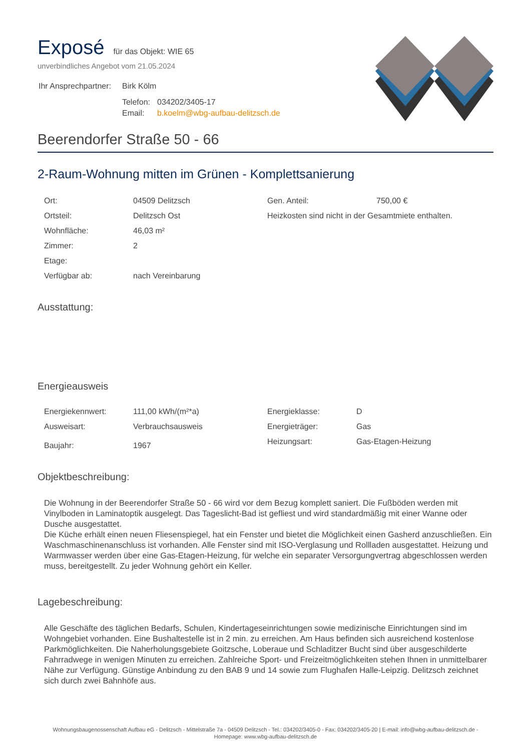Exposé
für das Objekt: WIE 65
unverbindliches Angebot vom 21.05.2024
| Ihr Ansprechpartner: | Birk Kölm | |
| | Telefon: | 034202/3405-17 |
| | Email: | b.koelm@wbg-aufbau-delitzsch.de |
Beerendorfer Straße 50 - 66
2-Raum-Wohnung mitten im Grünen - Komplettsanierung
| Ort: | 04509 Delitzsch | Gen. Anteil: | 750,00 € |
| Ortsteil: | Delitzsch Ost | Heizkosten sind nicht in der Gesamtmiete enthalten. | |
| Wohnfläche: | 46,03 m² | | |
| Zimmer: | 2 | | |
| Etage: | | | |
| Verfügbar ab: | nach Vereinbarung | | |
Ausstattung:
Energieausweis
| Energiekennwert: | 111,00 kWh/(m²*a) | Energieklasse: | D |
| Ausweisart: | Verbrauchsausweis | Energieträger: | Gas |
| Baujahr: | 1967 | Heizungsart: | Gas-Etagen-Heizung |
Objektbeschreibung:
Die Wohnung in der Beerendorfer Straße 50 - 66 wird vor dem Bezug komplett saniert. Die Fußböden werden mit Vinylboden in Laminatoptik ausgelegt. Das Tageslicht-Bad ist gefliest und wird standardmäßig mit einer Wanne oder Dusche ausgestattet.
Die Küche erhält einen neuen Fliesenspiegel, hat ein Fenster und bietet die Möglichkeit einen Gasherd anzuschließen. Ein Waschmaschinenanschluss ist vorhanden. Alle Fenster sind mit ISO-Verglasung und Rollladen ausgestattet. Heizung und Warmwasser werden über eine Gas-Etagen-Heizung, für welche ein separater Versorgungvertrag abgeschlossen werden muss, bereitgestellt. Zu jeder Wohnung gehört ein Keller.
Lagebeschreibung:
Alle Geschäfte des täglichen Bedarfs, Schulen, Kindertageseinrichtungen sowie medizinische Einrichtungen sind im Wohngebiet vorhanden. Eine Bushaltestelle ist in 2 min. zu erreichen. Am Haus befinden sich ausreichend kostenlose Parkmöglichkeiten. Die Naherholungsgebiete Goitzsche, Loberaue und Schladitzer Bucht sind über ausgeschilderte Fahrradwege in wenigen Minuten zu erreichen. Zahlreiche Sport- und Freizeitmöglichkeiten stehen Ihnen in unmittelbarer Nähe zur Verfügung. Günstige Anbindung zu den BAB 9 und 14 sowie zum Flughafen Halle-Leipzig. Delitzsch zeichnet sich durch zwei Bahnhöfe aus.
Wohnungsbaugenossenschaft Aufbau eG - Delitzsch - Mittelstraße 7a - 04509 Delitzsch - Tel.: 034202/3405-0 - Fax: 034202/3405-20 | E-mail: info@wbg-aufbau-delitzsch.de -
Homepage: www.wbg-aufbau-delitzsch.de